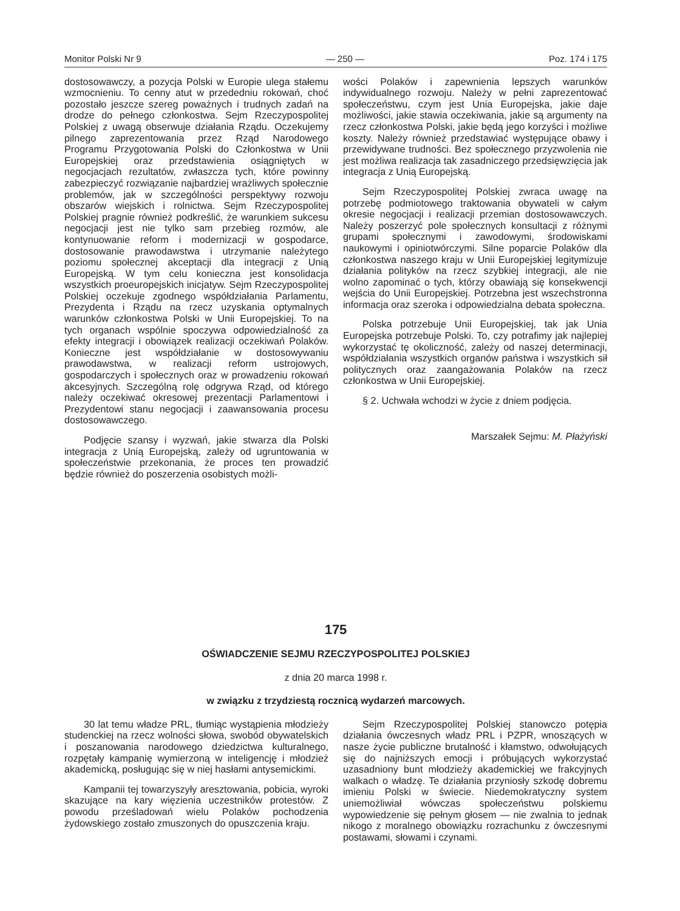Monitor Polski Nr 9 — 250 — Poz. 174 i 175
dostosowawczy, a pozycja Polski w Europie ulega stałemu wzmocnieniu. To cenny atut w przededniu rokowań, choć pozostało jeszcze szereg poważnych i trudnych zadań na drodze do pełnego członkostwa. Sejm Rzeczypospolitej Polskiej z uwagą obserwuje działania Rządu. Oczekujemy pilnego zaprezentowania przez Rząd Narodowego Programu Przygotowania Polski do Członkostwa w Unii Europejskiej oraz przedstawienia osiągniętych w negocjacjach rezultatów, zwłaszcza tych, które powinny zabezpieczyć rozwiązanie najbardziej wrażliwych społecznie problemów, jak w szczególności perspektywy rozwoju obszarów wiejskich i rolnictwa. Sejm Rzeczypospolitej Polskiej pragnie również podkreślić, że warunkiem sukcesu negocjacji jest nie tylko sam przebieg rozmów, ale kontynuowanie reform i modernizacji w gospodarce, dostosowanie prawodawstwa i utrzymanie należytego poziomu społecznej akceptacji dla integracji z Unią Europejską. W tym celu konieczna jest konsolidacja wszystkich proeuropejskich inicjatyw. Sejm Rzeczypospolitej Polskiej oczekuje zgodnego współdziałania Parlamentu, Prezydenta i Rządu na rzecz uzyskania optymalnych warunków członkostwa Polski w Unii Europejskiej. To na tych organach wspólnie spoczywa odpowiedzialność za efekty integracji i obowiązek realizacji oczekiwań Polaków. Konieczne jest współdziałanie w dostosowywaniu prawodawstwa, w realizacji reform ustrojowych, gospodarczych i społecznych oraz w prowadzeniu rokowań akcesyjnych. Szczególną rolę odgrywa Rząd, od którego należy oczekiwać okresowej prezentacji Parlamentowi i Prezydentowi stanu negocjacji i zaawansowania procesu dostosowawczego.
Podjęcie szansy i wyzwań, jakie stwarza dla Polski integracja z Unią Europejską, zależy od ugruntowania w społeczeństwie przekonania, że proces ten prowadzić będzie również do poszerzenia osobistych możli-
wości Polaków i zapewnienia lepszych warunków indywidualnego rozwoju. Należy w pełni zaprezentować społeczeństwu, czym jest Unia Europejska, jakie daje możliwości, jakie stawia oczekiwania, jakie są argumenty na rzecz członkostwa Polski, jakie będą jego korzyści i możliwe koszty. Należy również przedstawiać występujące obawy i przewidywane trudności. Bez społecznego przyzwolenia nie jest możliwa realizacja tak zasadniczego przedsięwzięcia jak integracja z Unią Europejską.
Sejm Rzeczypospolitej Polskiej zwraca uwagę na potrzebę podmiotowego traktowania obywateli w całym okresie negocjacji i realizacji przemian dostosowawczych. Należy poszerzyć pole społecznych konsultacji z różnymi grupami społecznymi i zawodowymi, środowiskami naukowymi i opiniotwórczymi. Silne poparcie Polaków dla członkostwa naszego kraju w Unii Europejskiej legitymizuje działania polityków na rzecz szybkiej integracji, ale nie wolno zapominać o tych, którzy obawiają się konsekwencji wejścia do Unii Europejskiej. Potrzebna jest wszechstronna informacja oraz szeroka i odpowiedzialna debata społeczna.
Polska potrzebuje Unii Europejskiej, tak jak Unia Europejska potrzebuje Polski. To, czy potrafimy jak najlepiej wykorzystać tę okoliczność, zależy od naszej determinacji, współdziałania wszystkich organów państwa i wszystkich sił politycznych oraz zaangażowania Polaków na rzecz członkostwa w Unii Europejskiej.
§ 2. Uchwała wchodzi w życie z dniem podjęcia.
Marszałek Sejmu: M. Płażyński
175
OŚWIADCZENIE SEJMU RZECZYPOSPOLITEJ POLSKIEJ
z dnia 20 marca 1998 r.
w związku z trzydziestą rocznicą wydarzeń marcowych.
30 lat temu władze PRL, tłumiąc wystąpienia młodzieży studenckiej na rzecz wolności słowa, swobód obywatelskich i poszanowania narodowego dziedzictwa kulturalnego, rozpętały kampanię wymierzoną w inteligencję i młodzież akademicką, posługując się w niej hasłami antysemickimi.
Kampanii tej towarzyszyły aresztowania, pobicia, wyroki skazujące na kary więzienia uczestników protestów. Z powodu prześladowań wielu Polaków pochodzenia żydowskiego zostało zmuszonych do opuszczenia kraju.
Sejm Rzeczypospolitej Polskiej stanowczo potępia działania ówczesnych władz PRL i PZPR, wnoszących w nasze życie publiczne brutalność i kłamstwo, odwołujących się do najniższych emocji i próbujących wykorzystać uzasadniony bunt młodzieży akademickiej we frakcyjnych walkach o władzę. Te działania przyniosły szkodę dobremu imieniu Polski w świecie. Niedemokratyczny system uniemożliwiał wówczas społeczeństwu polskiemu wypowiedzenie się pełnym głosem — nie zwalnia to jednak nikogo z moralnego obowiązku rozrachunku z ówczesnymi postawami, słowami i czynami.